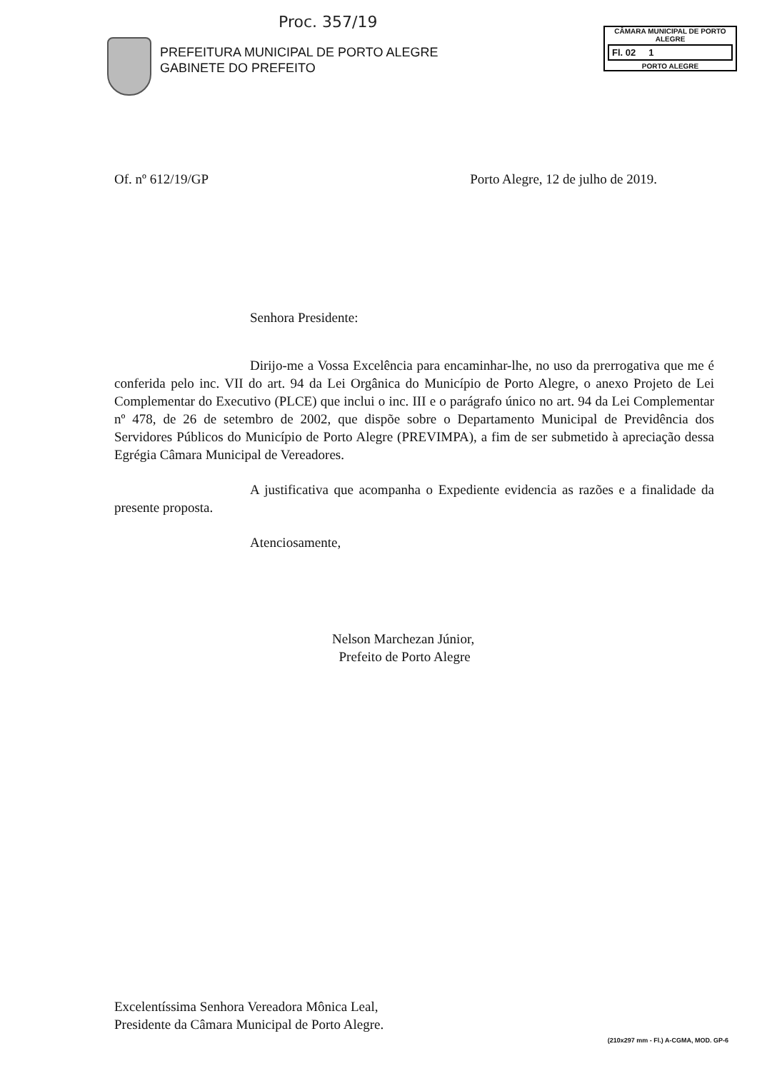Proc. 357/19
PREFEITURA MUNICIPAL DE PORTO ALEGRE
GABINETE DO PREFEITO
CÂMARA MUNICIPAL DE PORTO ALEGRE
Fl. 02 1
PORTO ALEGRE
Of. nº 612/19/GP Porto Alegre, 12 de julho de 2019.
Senhora Presidente:
Dirijo-me a Vossa Excelência para encaminhar-lhe, no uso da prerrogativa que me é conferida pelo inc. VII do art. 94 da Lei Orgânica do Município de Porto Alegre, o anexo Projeto de Lei Complementar do Executivo (PLCE) que inclui o inc. III e o parágrafo único no art. 94 da Lei Complementar nº 478, de 26 de setembro de 2002, que dispõe sobre o Departamento Municipal de Previdência dos Servidores Públicos do Município de Porto Alegre (PREVIMPA), a fim de ser submetido à apreciação dessa Egrégia Câmara Municipal de Vereadores.
A justificativa que acompanha o Expediente evidencia as razões e a finalidade da presente proposta.
Atenciosamente,
Nelson Marchezan Júnior,
Prefeito de Porto Alegre
Excelentíssima Senhora Vereadora Mônica Leal,
Presidente da Câmara Municipal de Porto Alegre.
(210x297 mm - Fl.) A-CGMA, MOD. GP-6